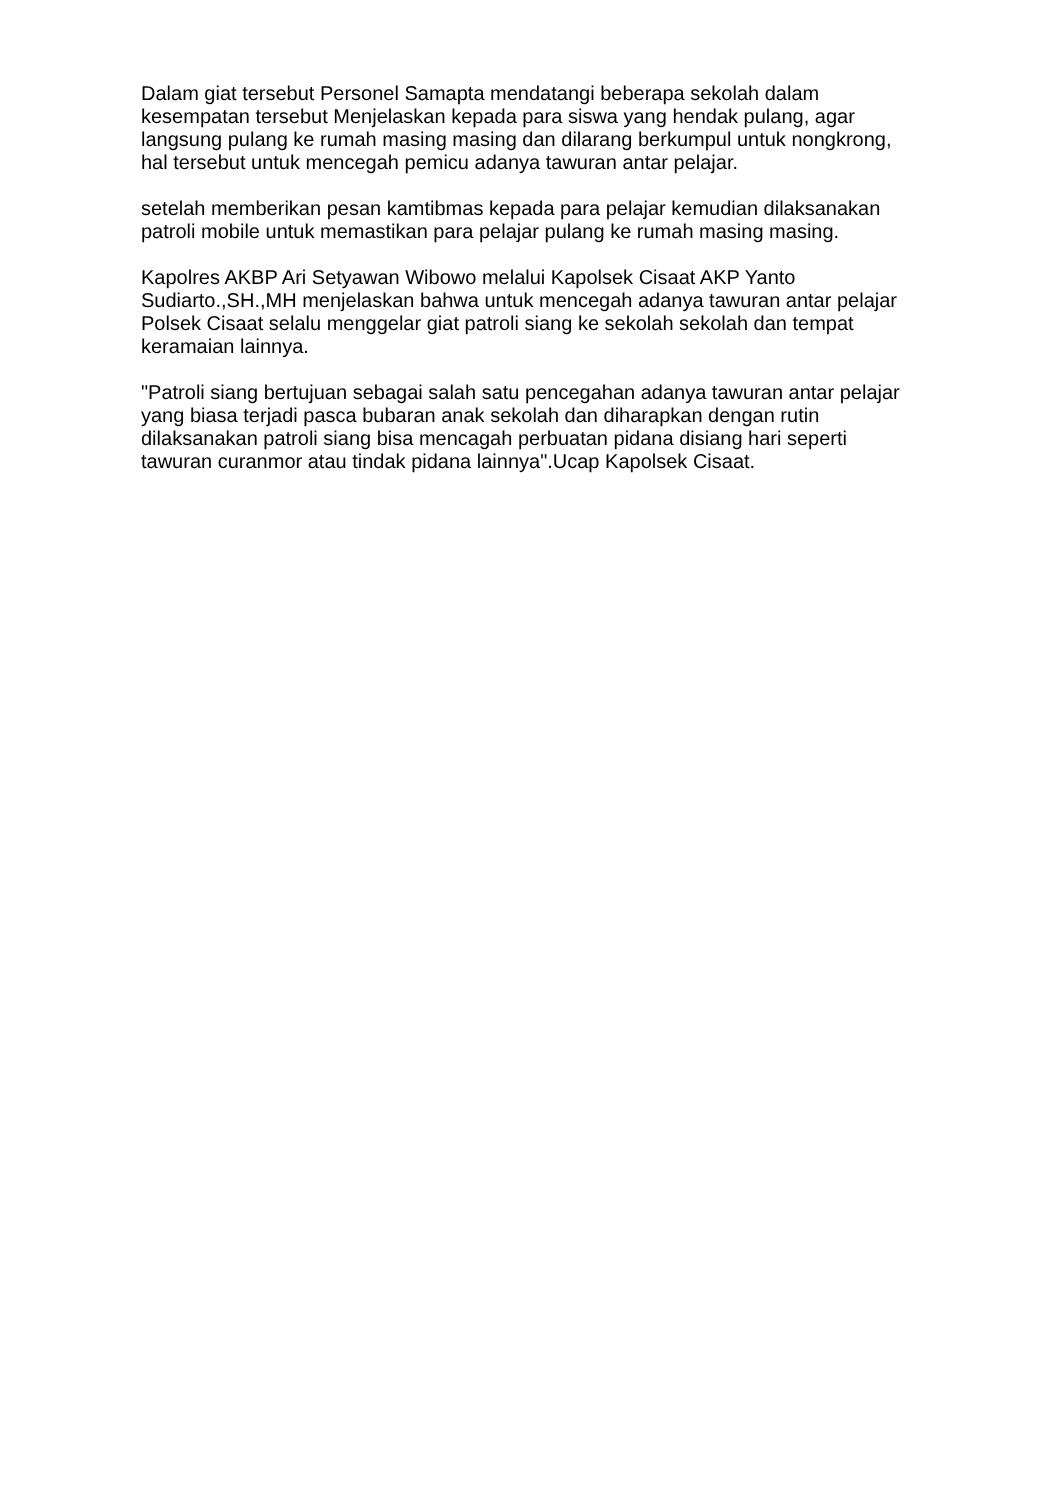Dalam giat tersebut Personel Samapta mendatangi beberapa sekolah dalam kesempatan tersebut Menjelaskan kepada para siswa yang hendak pulang, agar langsung pulang ke rumah masing masing dan dilarang berkumpul untuk nongkrong, hal tersebut untuk mencegah pemicu adanya tawuran antar pelajar.
setelah memberikan pesan kamtibmas kepada para pelajar kemudian dilaksanakan patroli mobile untuk memastikan para pelajar pulang ke rumah masing masing.
Kapolres AKBP Ari Setyawan Wibowo melalui Kapolsek Cisaat AKP Yanto Sudiarto.,SH.,MH menjelaskan bahwa untuk mencegah adanya tawuran antar pelajar Polsek Cisaat selalu menggelar giat patroli siang ke sekolah sekolah dan tempat keramaian lainnya.
"Patroli siang bertujuan sebagai salah satu pencegahan adanya tawuran antar pelajar yang biasa terjadi pasca bubaran anak sekolah dan diharapkan dengan rutin dilaksanakan patroli siang bisa mencagah perbuatan pidana disiang hari seperti tawuran curanmor atau tindak pidana lainnya".Ucap Kapolsek Cisaat.